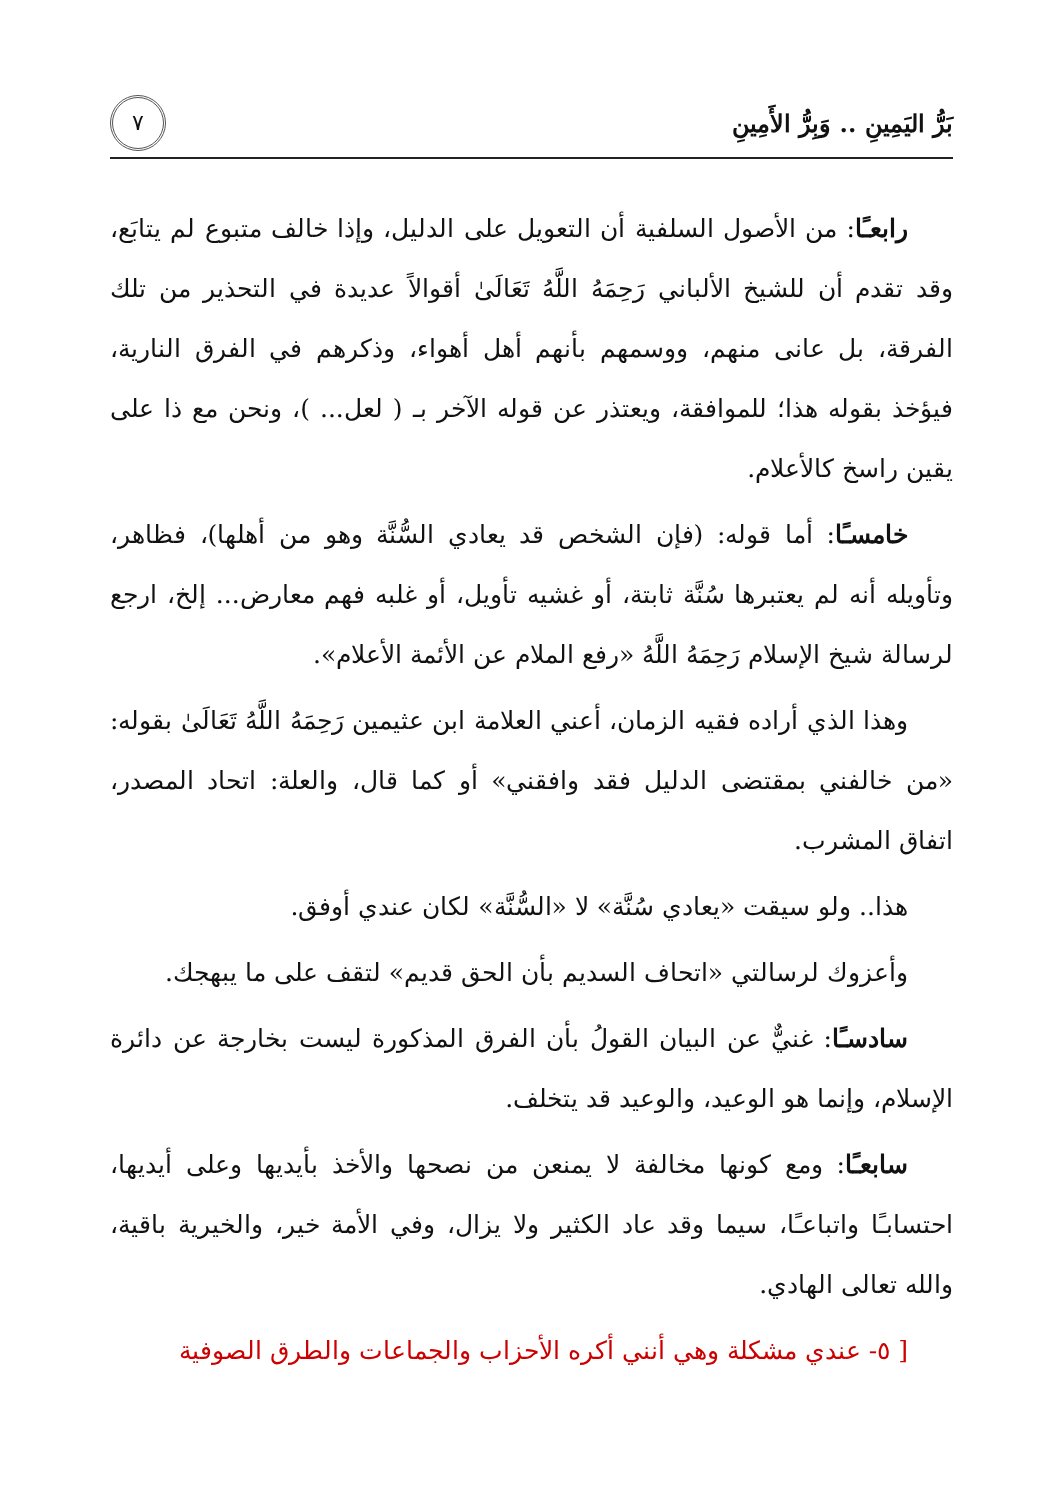بَرُّ اليَمِينِ .. وَبِرُّ الأَمِينِ ٧
رابعـًا: من الأصول السلفية أن التعويل على الدليل، وإذا خالف متبوع لم يتابَع، وقد تقدم أن للشيخ الألباني رَحِمَهُ اللَّهُ تَعَالَىٰ أقوالاً عديدة في التحذير من تلك الفرقة، بل عانى منهم، ووسمهم بأنهم أهل أهواء، وذكرهم في الفرق النارية، فيؤخذ بقوله هذا؛ للموافقة، ويعتذر عن قوله الآخر بـ ( لعل... )، ونحن مع ذا على يقين راسخ كالأعلام.
خامسـًا: أما قوله: (فإن الشخص قد يعادي السُّنَّة وهو من أهلها)، فظاهر، وتأويله أنه لم يعتبرها سُنَّة ثابتة، أو غشيه تأويل، أو غلبه فهم معارض... إلخ، ارجع لرسالة شيخ الإسلام رَحِمَهُ اللَّهُ «رفع الملام عن الأئمة الأعلام».
وهذا الذي أراده فقيه الزمان، أعني العلامة ابن عثيمين رَحِمَهُ اللَّهُ تَعَالَىٰ بقوله: «من خالفني بمقتضى الدليل فقد وافقني» أو كما قال، والعلة: اتحاد المصدر، اتفاق المشرب.
هذا.. ولو سيقت «يعادي سُنَّة» لا «السُّنَّة» لكان عندي أوفق.
وأعزوك لرسالتي «اتحاف السديم بأن الحق قديم» لتقف على ما يبهجك.
سادسـًا: غنيٌّ عن البيان القولُ بأن الفرق المذكورة ليست بخارجة عن دائرة الإسلام، وإنما هو الوعيد، والوعيد قد يتخلف.
سابعـًا: ومع كونها مخالفة لا يمنعن من نصحها والأخذ بأيديها وعلى أيديها، احتسابـًا واتباعـًا، سيما وقد عاد الكثير ولا يزال، وفي الأمة خير، والخيرية باقية، والله تعالى الهادي.
[ ٥- عندي مشكلة وهي أنني أكره الأحزاب والجماعات والطرق الصوفية